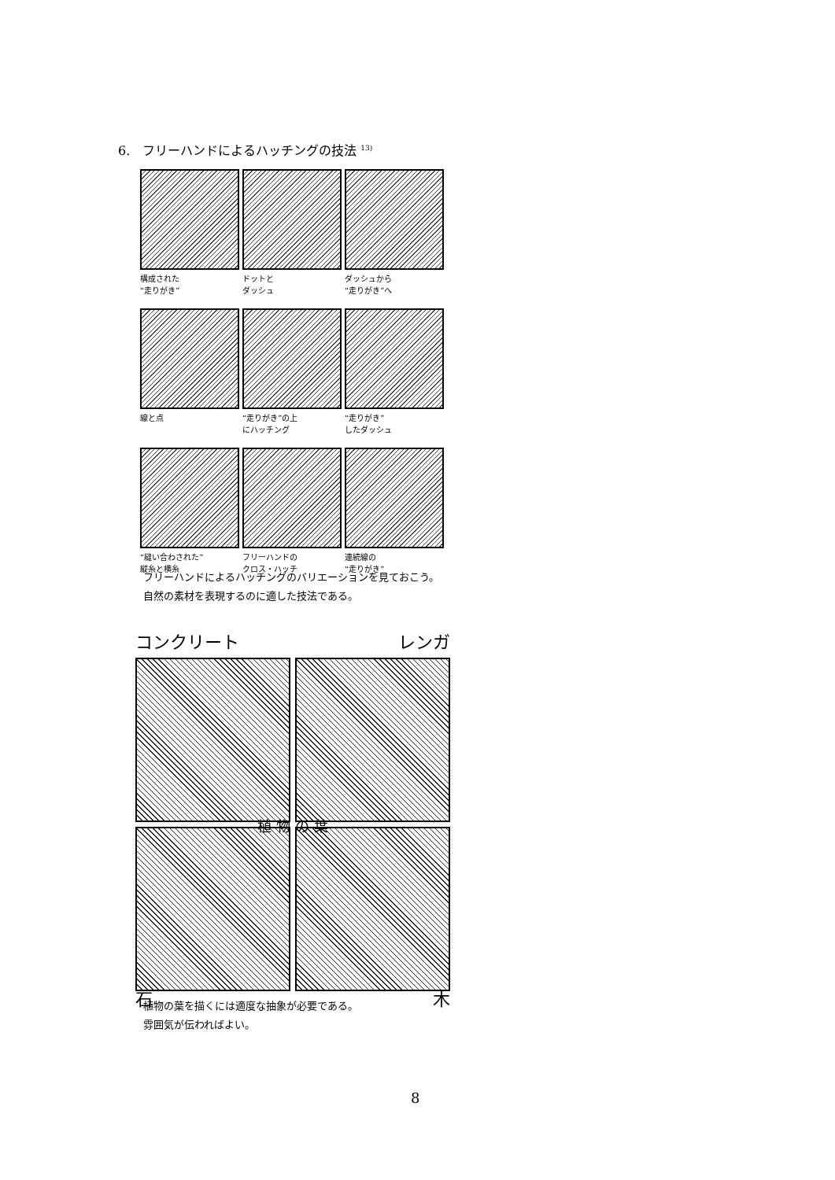6.　フリーハンドによるハッチングの技法 <sup>13)</sup>
構成された
“走りがき”
ドットと
ダッシュ
ダッシュから
“走りがき”へ
線と点
“走りがき”の上
にハッチング
“走りがき”
したダッシュ
“縫い合わされた”
縦糸と横糸
フリーハンドの
クロス・ハッチ
連続線の
“走りがき”
フリーハンドによるハッチングのバリエーションを見ておこう。
自然の素材を表現するのに適した技法である。
コンクリート レンガ
植 物 の 葉
石 木
植物の葉を描くには適度な抽象が必要である。
雰囲気が伝わればよい。
8